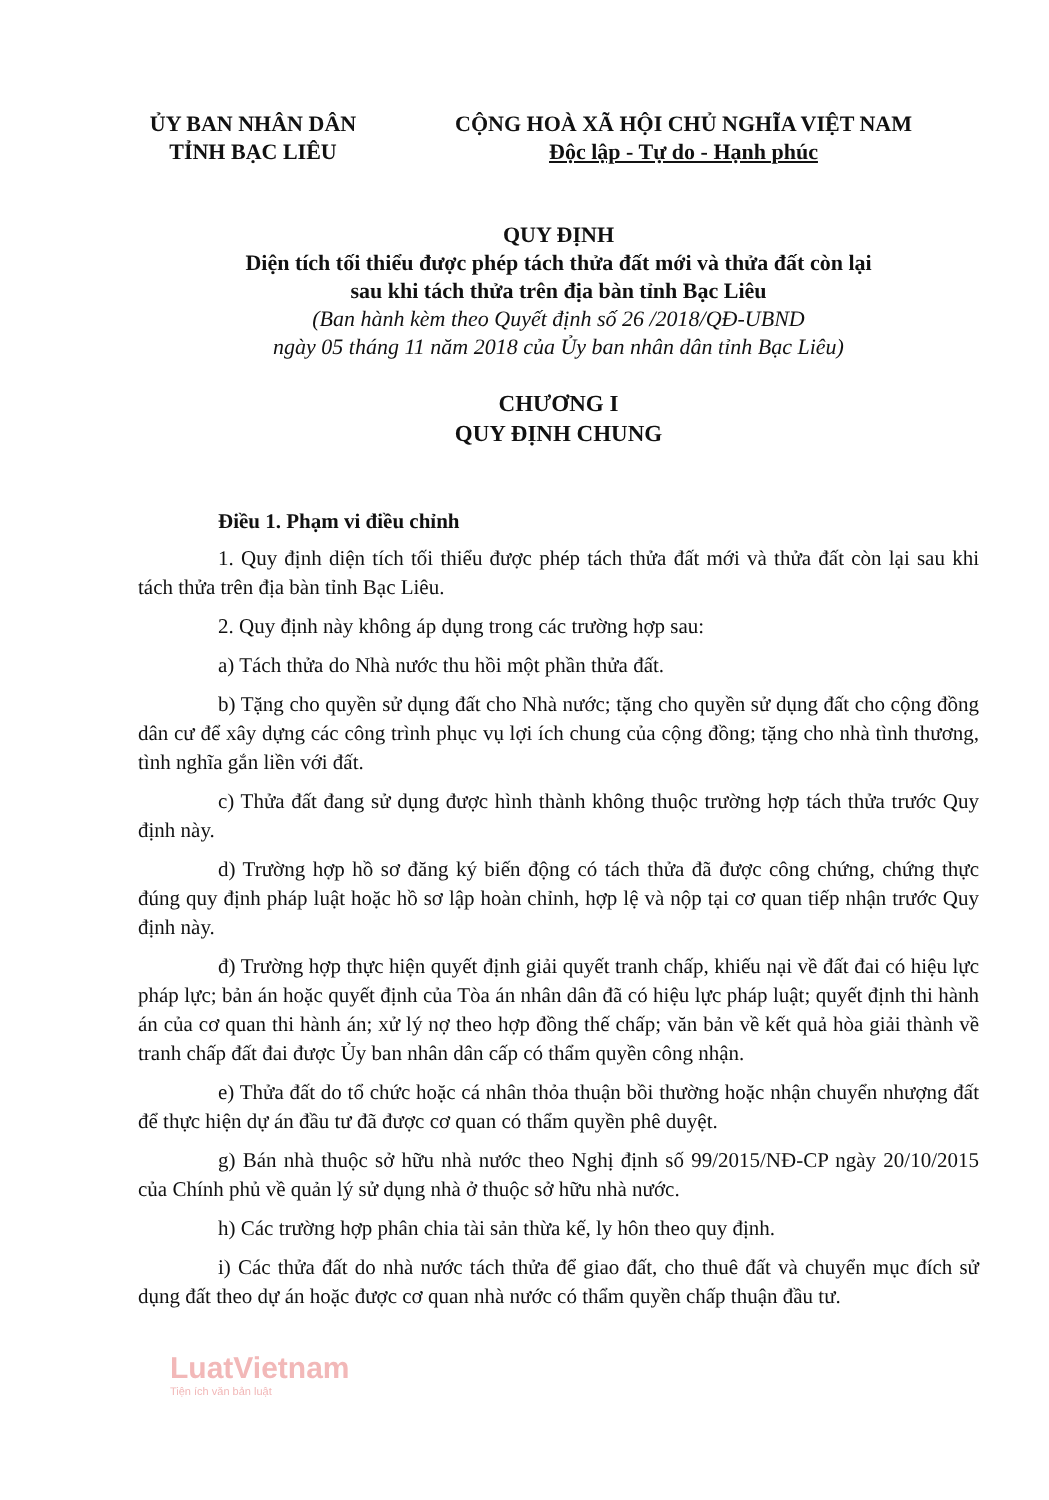ỦY BAN NHÂN DÂN
TỈNH BẠC LIÊU
CỘNG HOÀ XÃ HỘI CHỦ NGHĨA VIỆT NAM
Độc lập - Tự do - Hạnh phúc
QUY ĐỊNH
Diện tích tối thiểu được phép tách thửa đất mới và thửa đất còn lại
sau khi tách thửa trên địa bàn tỉnh Bạc Liêu
(Ban hành kèm theo Quyết định số 26 /2018/QĐ-UBND
ngày 05 tháng 11 năm 2018 của Ủy ban nhân dân tỉnh Bạc Liêu)
CHƯƠNG I
QUY ĐỊNH CHUNG
Điều 1. Phạm vi điều chỉnh
1. Quy định diện tích tối thiểu được phép tách thửa đất mới và thửa đất còn lại sau khi tách thửa trên địa bàn tỉnh Bạc Liêu.
2. Quy định này không áp dụng trong các trường hợp sau:
a) Tách thửa do Nhà nước thu hồi một phần thửa đất.
b) Tặng cho quyền sử dụng đất cho Nhà nước; tặng cho quyền sử dụng đất cho cộng đồng dân cư để xây dựng các công trình phục vụ lợi ích chung của cộng đồng; tặng cho nhà tình thương, tình nghĩa gắn liền với đất.
c) Thửa đất đang sử dụng được hình thành không thuộc trường hợp tách thửa trước Quy định này.
d) Trường hợp hồ sơ đăng ký biến động có tách thửa đã được công chứng, chứng thực đúng quy định pháp luật hoặc hồ sơ lập hoàn chỉnh, hợp lệ và nộp tại cơ quan tiếp nhận trước Quy định này.
đ) Trường hợp thực hiện quyết định giải quyết tranh chấp, khiếu nại về đất đai có hiệu lực pháp lực; bản án hoặc quyết định của Tòa án nhân dân đã có hiệu lực pháp luật; quyết định thi hành án của cơ quan thi hành án; xử lý nợ theo hợp đồng thế chấp; văn bản về kết quả hòa giải thành về tranh chấp đất đai được Ủy ban nhân dân cấp có thẩm quyền công nhận.
e) Thửa đất do tổ chức hoặc cá nhân thỏa thuận bồi thường hoặc nhận chuyển nhượng đất để thực hiện dự án đầu tư đã được cơ quan có thẩm quyền phê duyệt.
g) Bán nhà thuộc sở hữu nhà nước theo Nghị định số 99/2015/NĐ-CP ngày 20/10/2015 của Chính phủ về quản lý sử dụng nhà ở thuộc sở hữu nhà nước.
h) Các trường hợp phân chia tài sản thừa kế, ly hôn theo quy định.
i) Các thửa đất do nhà nước tách thửa để giao đất, cho thuê đất và chuyển mục đích sử dụng đất theo dự án hoặc được cơ quan nhà nước có thẩm quyền chấp thuận đầu tư.
LuatVietnam
Tiện ích văn bản luật